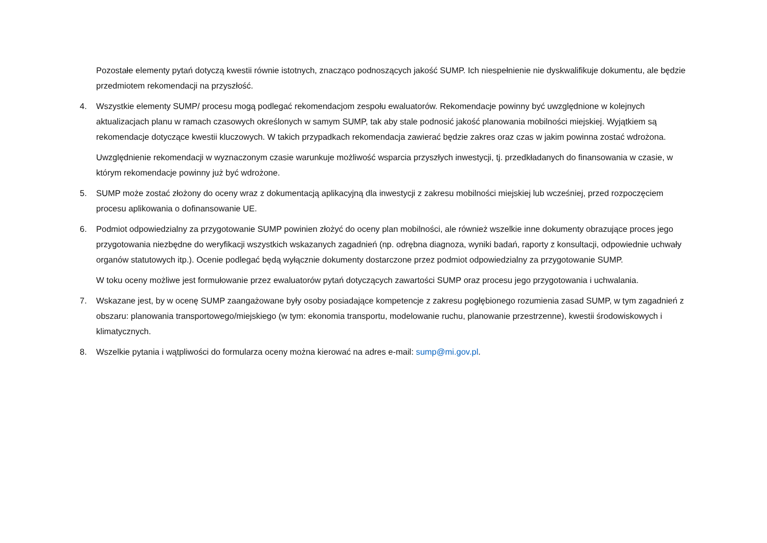Pozostałe elementy pytań dotyczą kwestii równie istotnych, znacząco podnoszących jakość SUMP. Ich niespełnienie nie dyskwalifikuje dokumentu, ale będzie przedmiotem rekomendacji na przyszłość.
4. Wszystkie elementy SUMP/ procesu mogą podlegać rekomendacjom zespołu ewaluatorów. Rekomendacje powinny być uwzględnione w kolejnych aktualizacjach planu w ramach czasowych określonych w samym SUMP, tak aby stale podnosić jakość planowania mobilności miejskiej. Wyjątkiem są rekomendacje dotyczące kwestii kluczowych. W takich przypadkach rekomendacja zawierać będzie zakres oraz czas w jakim powinna zostać wdrożona.
Uwzględnienie rekomendacji w wyznaczonym czasie warunkuje możliwość wsparcia przyszłych inwestycji, tj. przedkładanych do finansowania w czasie, w którym rekomendacje powinny już być wdrożone.
5. SUMP może zostać złożony do oceny wraz z dokumentacją aplikacyjną dla inwestycji z zakresu mobilności miejskiej lub wcześniej, przed rozpoczęciem procesu aplikowania o dofinansowanie UE.
6. Podmiot odpowiedzialny za przygotowanie SUMP powinien złożyć do oceny plan mobilności, ale również wszelkie inne dokumenty obrazujące proces jego przygotowania niezbędne do weryfikacji wszystkich wskazanych zagadnień (np. odrębna diagnoza, wyniki badań, raporty z konsultacji, odpowiednie uchwały organów statutowych itp.). Ocenie podlegać będą wyłącznie dokumenty dostarczone przez podmiot odpowiedzialny za przygotowanie SUMP.
W toku oceny możliwe jest formułowanie przez ewaluatorów pytań dotyczących zawartości SUMP oraz procesu jego przygotowania i uchwalania.
7. Wskazane jest, by w ocenę SUMP zaangażowane były osoby posiadające kompetencje z zakresu pogłębionego rozumienia zasad SUMP, w tym zagadnień z obszaru: planowania transportowego/miejskiego (w tym: ekonomia transportu, modelowanie ruchu, planowanie przestrzenne), kwestii środowiskowych i klimatycznych.
8. Wszelkie pytania i wątpliwości do formularza oceny można kierować na adres e-mail: sump@mi.gov.pl.